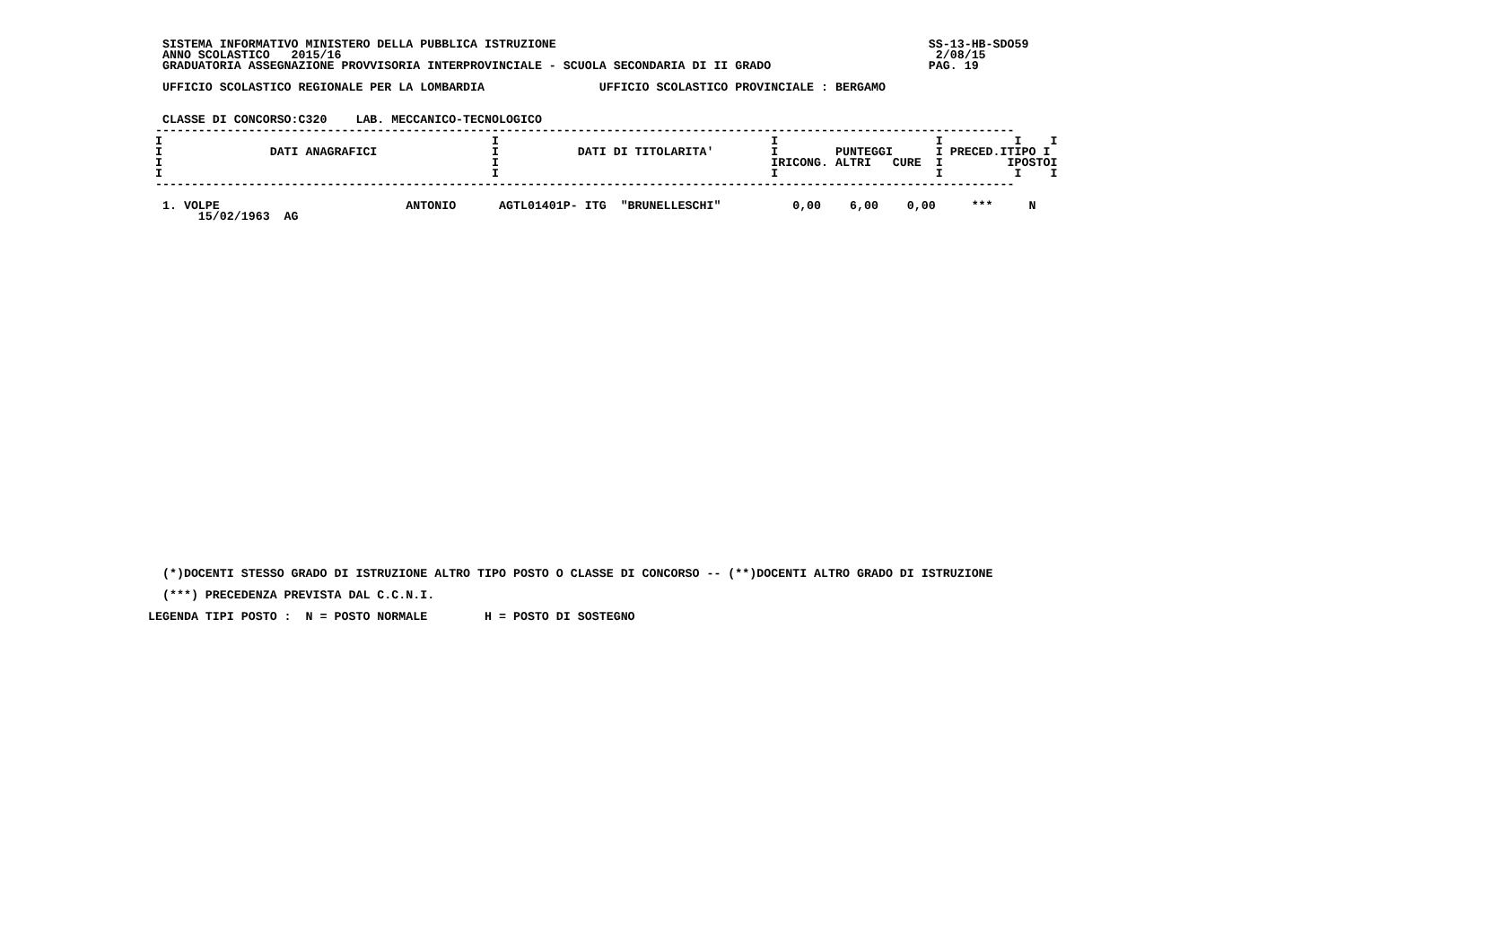SISTEMA INFORMATIVO MINISTERO DELLA PUBBLICA ISTRUZIONE                                                    SS-13-HB-SDO59
  ANNO SCOLASTICO   2015/16                                                                                   2/08/15
  GRADUATORIA ASSEGNAZIONE PROVVISORIA INTERPROVINCIALE - SCUOLA SECONDARIA DI II GRADO                      PAG. 19

  UFFICIO SCOLASTICO REGIONALE PER LA LOMBARDIA                UFFICIO SCOLASTICO PROVINCIALE : BERGAMO


  CLASSE DI CONCORSO:C320    LAB. MECCANICO-TECNOLOGICO
 ------------------------------------------------------------------------------------------------------------------------
 I                                              I                                      I                      I          I    I
 I               DATI ANAGRAFICI                I           DATI DI TITOLARITA'        I        PUNTEGGI      I PRECED.ITIPO I
 I                                              I                                      IRICONG. ALTRI   CURE  I         IPOSTOI
 I                                              I                                      I                      I          I    I
 ------------------------------------------------------------------------------------------------------------------------

  1. VOLPE                          ANTONIO      AGTL01401P- ITG  "BRUNELLESCHI"          0,00    6,00    0,00     ***     N
       15/02/1963  AG
  (*)DOCENTI STESSO GRADO DI ISTRUZIONE ALTRO TIPO POSTO O CLASSE DI CONCORSO -- (**)DOCENTI ALTRO GRADO DI ISTRUZIONE

  (***) PRECEDENZA PREVISTA DAL C.C.N.I.

LEGENDA TIPI POSTO :  N = POSTO NORMALE        H = POSTO DI SOSTEGNO